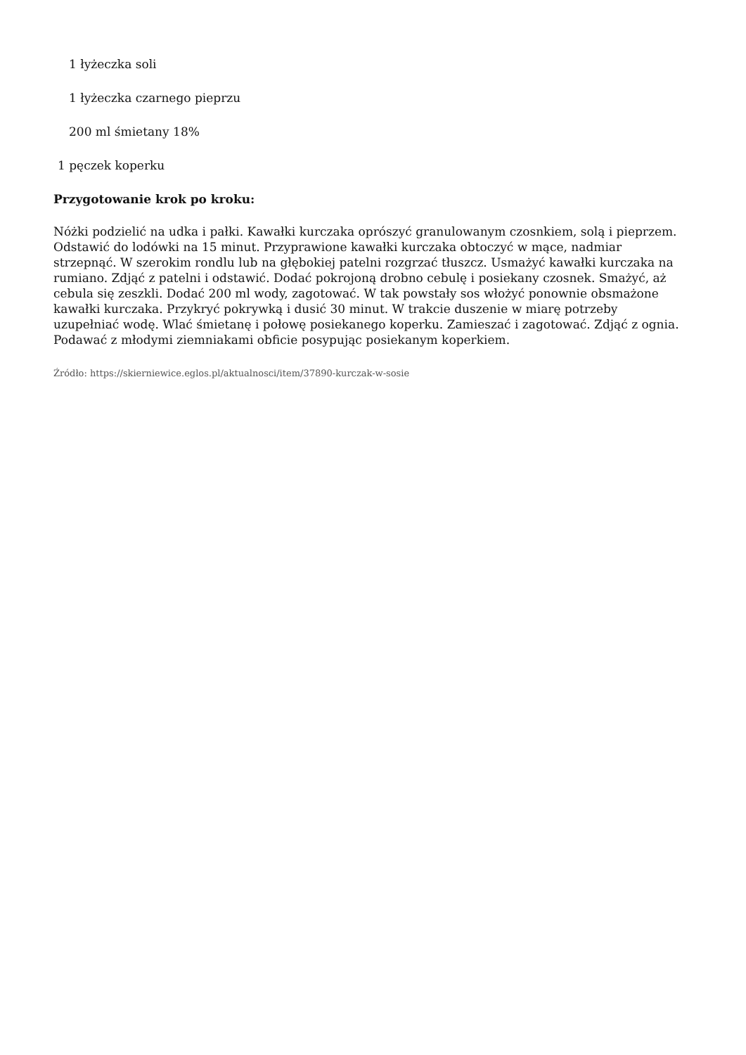1 łyżeczka soli
1 łyżeczka czarnego pieprzu
200 ml śmietany 18%
1 pęczek koperku
Przygotowanie krok po kroku:
Nóżki podzielić na udka i pałki. Kawałki kurczaka oprószyć granulowanym czosnkiem, solą i pieprzem. Odstawić do lodówki na 15 minut. Przyprawione kawałki kurczaka obtoczyć w mące, nadmiar strzepnąć. W szerokim rondlu lub na głębokiej patelni rozgrzać tłuszcz. Usmażyć kawałki kurczaka na rumiano. Zdjąć z patelni i odstawić. Dodać pokrojoną drobno cebulę i posiekany czosnek. Smażyć, aż cebula się zeszkli. Dodać 200 ml wody, zagotować. W tak powstały sos włożyć ponownie obsmażone kawałki kurczaka. Przykryć pokrywką i dusić 30 minut. W trakcie duszenie w miarę potrzeby uzupełniać wodę. Wlać śmietanę i połowę posiekanego koperku. Zamieszać i zagotować. Zdjąć z ognia. Podawać z młodymi ziemniakami obficie posypując posiekanym koperkiem.
Źródło: https://skierniewice.eglos.pl/aktualnosci/item/37890-kurczak-w-sosie